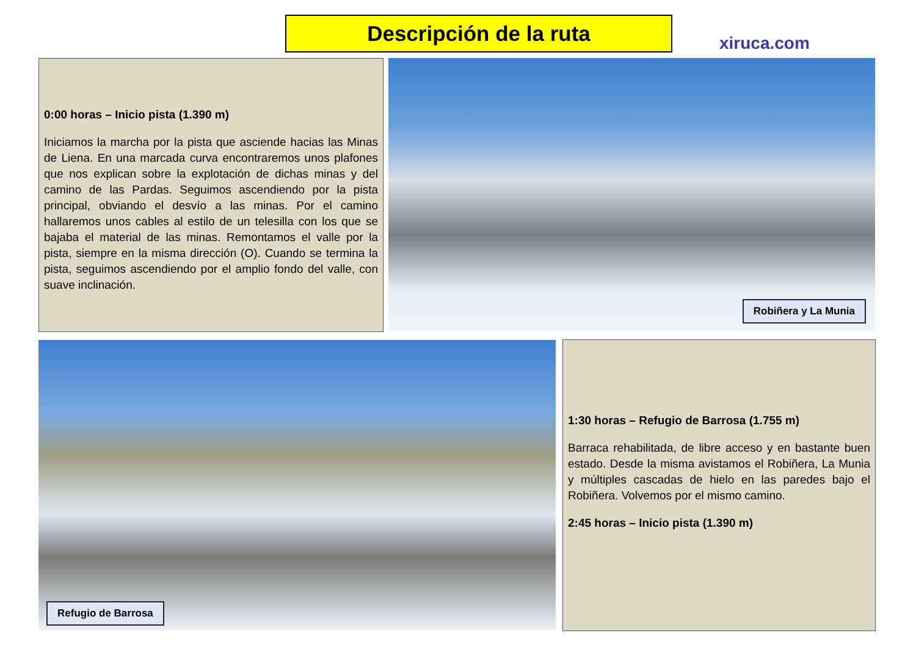Descripción de la ruta
xiruca.com
0:00 horas – Inicio pista (1.390 m)
Iniciamos la marcha por la pista que asciende hacias las Minas de Liena. En una marcada curva encontraremos unos plafones que nos explican sobre la explotación de dichas minas y del camino de las Pardas. Seguimos ascendiendo por la pista principal, obviando el desvío a las minas. Por el camino hallaremos unos cables al estilo de un telesilla con los que se bajaba el material de las minas. Remontamos el valle por la pista, siempre en la misma dirección (O). Cuando se termina la pista, seguimos ascendiendo por el amplio fondo del valle, con suave inclinación.
Robiñera y La Munia
Refugio de Barrosa
1:30 horas – Refugio de Barrosa (1.755 m)
Barraca rehabilitada, de libre acceso y en bastante buen estado. Desde la misma avistamos el Robiñera, La Munia y múltiples cascadas de hielo en las paredes bajo el Robiñera. Volvemos por el mismo camino.
2:45 horas – Inicio pista (1.390 m)